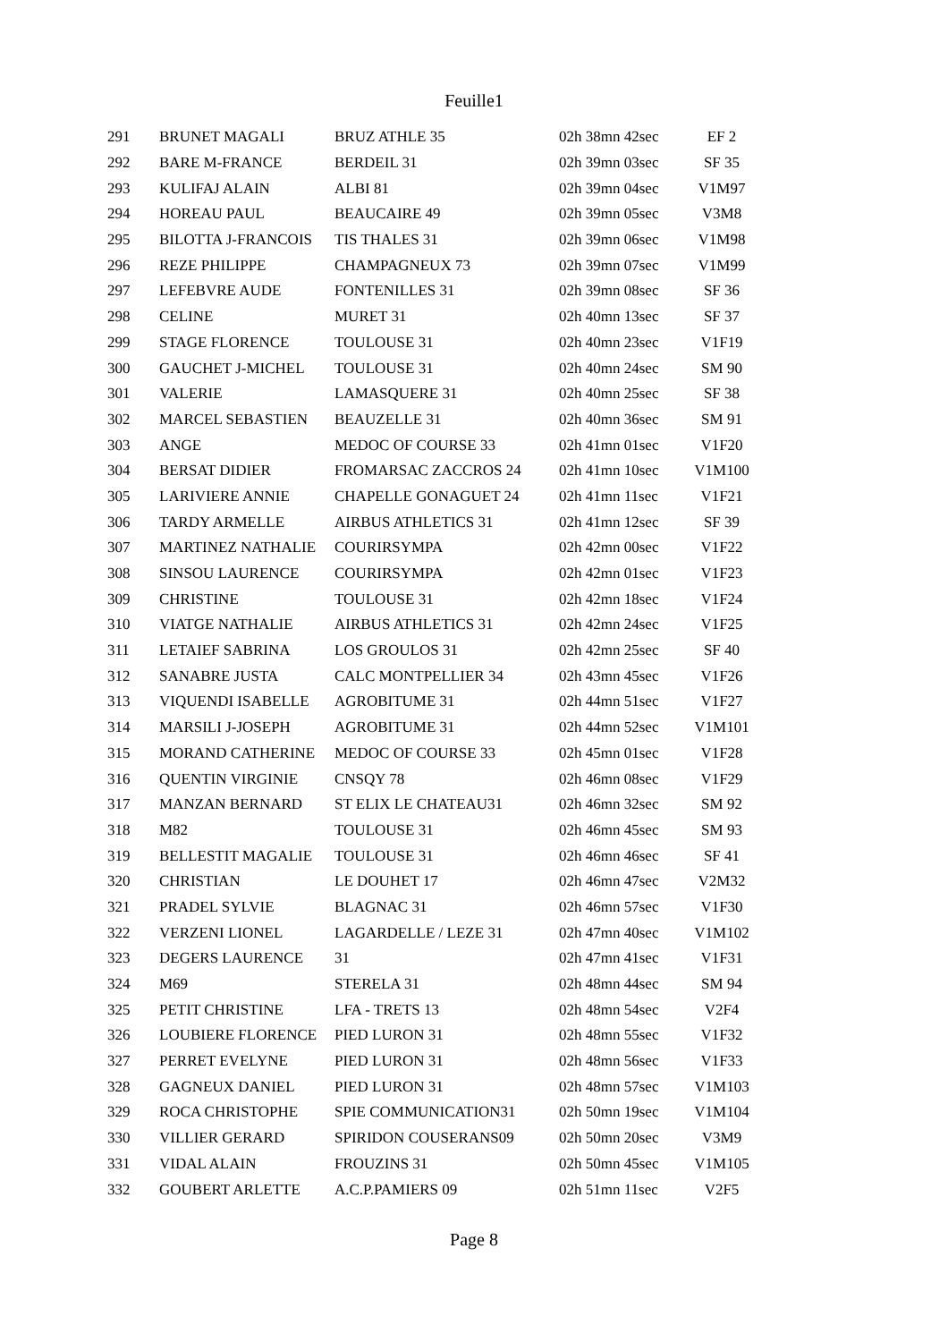Feuille1
| 291 | BRUNET MAGALI | BRUZ ATHLE 35 | 02h 38mn 42sec | EF 2 |
| 292 | BARE M-FRANCE | BERDEIL 31 | 02h 39mn 03sec | SF 35 |
| 293 | KULIFAJ ALAIN | ALBI 81 | 02h 39mn 04sec | V1M97 |
| 294 | HOREAU PAUL | BEAUCAIRE 49 | 02h 39mn 05sec | V3M8 |
| 295 | BILOTTA J-FRANCOIS | TIS THALES 31 | 02h 39mn 06sec | V1M98 |
| 296 | REZE PHILIPPE | CHAMPAGNEUX 73 | 02h 39mn 07sec | V1M99 |
| 297 | LEFEBVRE AUDE | FONTENILLES 31 | 02h 39mn 08sec | SF 36 |
| 298 | CELINE | MURET 31 | 02h 40mn 13sec | SF 37 |
| 299 | STAGE FLORENCE | TOULOUSE 31 | 02h 40mn 23sec | V1F19 |
| 300 | GAUCHET J-MICHEL | TOULOUSE 31 | 02h 40mn 24sec | SM 90 |
| 301 | VALERIE | LAMASQUERE 31 | 02h 40mn 25sec | SF 38 |
| 302 | MARCEL SEBASTIEN | BEAUZELLE 31 | 02h 40mn 36sec | SM 91 |
| 303 | ANGE | MEDOC OF COURSE 33 | 02h 41mn 01sec | V1F20 |
| 304 | BERSAT DIDIER | FROMARSAC ZACCROS 24 | 02h 41mn 10sec | V1M100 |
| 305 | LARIVIERE ANNIE | CHAPELLE GONAGUET 24 | 02h 41mn 11sec | V1F21 |
| 306 | TARDY ARMELLE | AIRBUS ATHLETICS 31 | 02h 41mn 12sec | SF 39 |
| 307 | MARTINEZ NATHALIE | COURIRSYMPA | 02h 42mn 00sec | V1F22 |
| 308 | SINSOU LAURENCE | COURIRSYMPA | 02h 42mn 01sec | V1F23 |
| 309 | CHRISTINE | TOULOUSE 31 | 02h 42mn 18sec | V1F24 |
| 310 | VIATGE NATHALIE | AIRBUS ATHLETICS 31 | 02h 42mn 24sec | V1F25 |
| 311 | LETAIEF SABRINA | LOS GROULOS 31 | 02h 42mn 25sec | SF 40 |
| 312 | SANABRE JUSTA | CALC MONTPELLIER 34 | 02h 43mn 45sec | V1F26 |
| 313 | VIQUENDI ISABELLE | AGROBITUME 31 | 02h 44mn 51sec | V1F27 |
| 314 | MARSILI J-JOSEPH | AGROBITUME 31 | 02h 44mn 52sec | V1M101 |
| 315 | MORAND CATHERINE | MEDOC OF COURSE 33 | 02h 45mn 01sec | V1F28 |
| 316 | QUENTIN VIRGINIE | CNSQY 78 | 02h 46mn 08sec | V1F29 |
| 317 | MANZAN BERNARD | ST ELIX LE CHATEAU31 | 02h 46mn 32sec | SM 92 |
| 318 | M82 | TOULOUSE 31 | 02h 46mn 45sec | SM 93 |
| 319 | BELLESTIT MAGALIE | TOULOUSE 31 | 02h 46mn 46sec | SF 41 |
| 320 | CHRISTIAN | LE DOUHET 17 | 02h 46mn 47sec | V2M32 |
| 321 | PRADEL SYLVIE | BLAGNAC 31 | 02h 46mn 57sec | V1F30 |
| 322 | VERZENI LIONEL | LAGARDELLE / LEZE 31 | 02h 47mn 40sec | V1M102 |
| 323 | DEGERS LAURENCE | 31 | 02h 47mn 41sec | V1F31 |
| 324 | M69 | STERELA 31 | 02h 48mn 44sec | SM 94 |
| 325 | PETIT CHRISTINE | LFA - TRETS 13 | 02h 48mn 54sec | V2F4 |
| 326 | LOUBIERE FLORENCE | PIED LURON 31 | 02h 48mn 55sec | V1F32 |
| 327 | PERRET EVELYNE | PIED LURON 31 | 02h 48mn 56sec | V1F33 |
| 328 | GAGNEUX DANIEL | PIED LURON 31 | 02h 48mn 57sec | V1M103 |
| 329 | ROCA CHRISTOPHE | SPIE COMMUNICATION31 | 02h 50mn 19sec | V1M104 |
| 330 | VILLIER GERARD | SPIRIDON COUSERANS09 | 02h 50mn 20sec | V3M9 |
| 331 | VIDAL ALAIN | FROUZINS 31 | 02h 50mn 45sec | V1M105 |
| 332 | GOUBERT ARLETTE | A.C.P.PAMIERS 09 | 02h 51mn 11sec | V2F5 |
Page 8